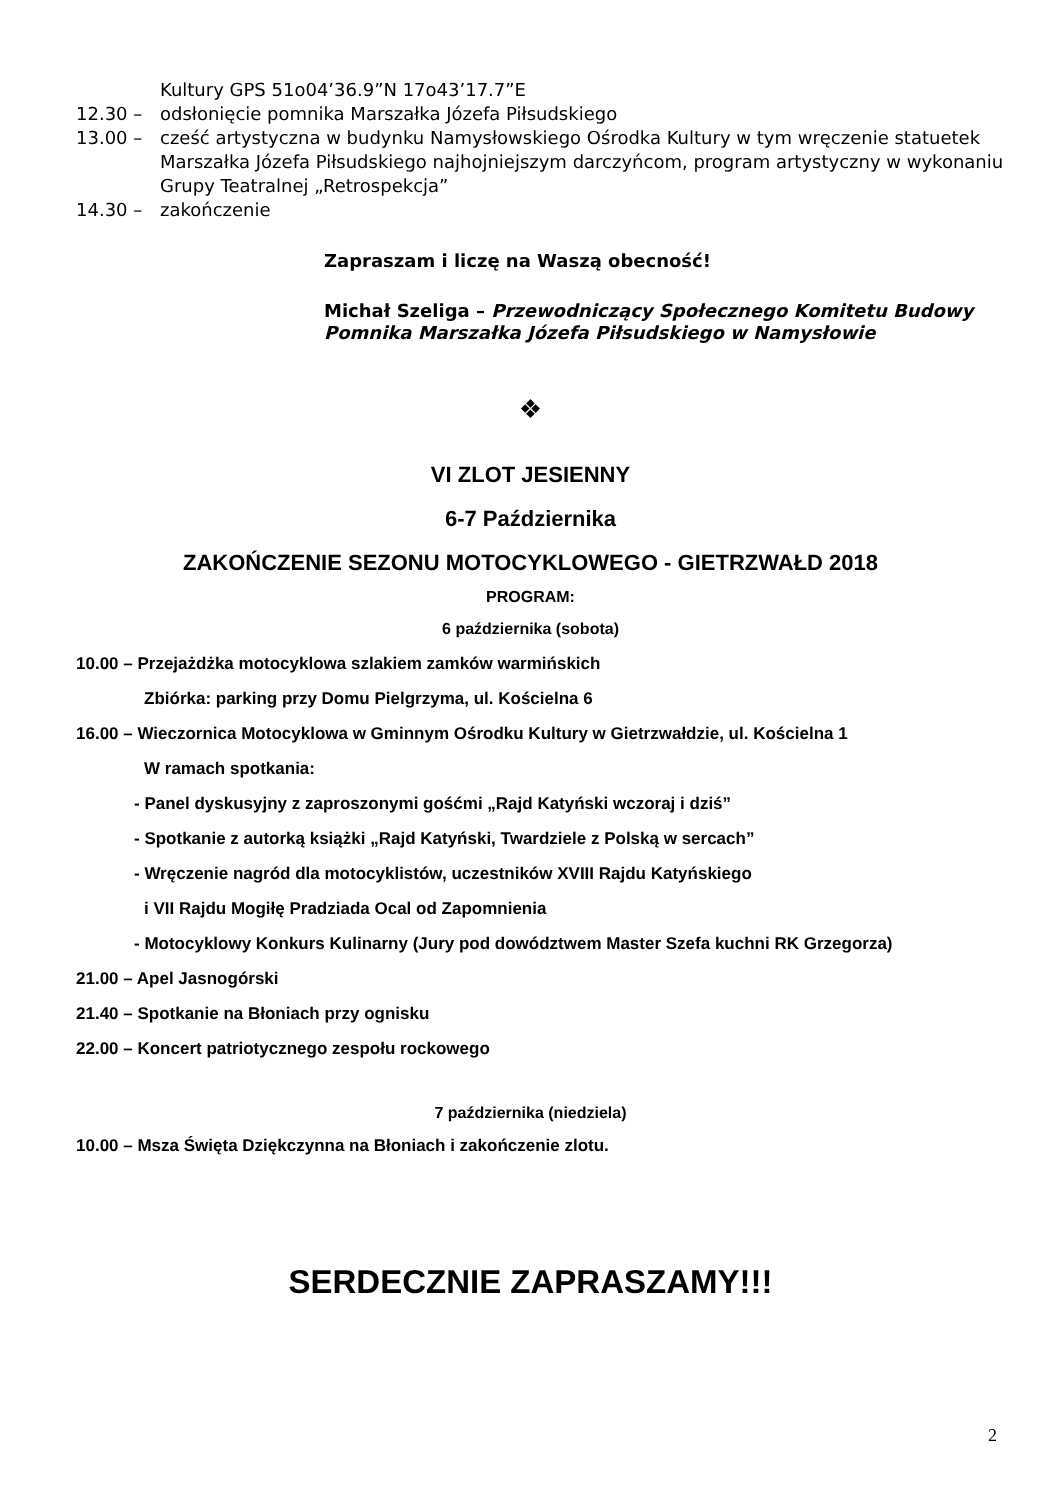Kultury GPS 51o04’36.9”N 17o43’17.7”E
12.30 – odsłonięcie pomnika Marszałka Józefa Piłsudskiego
13.00 – cześć artystyczna w budynku Namysłowskiego Ośrodka Kultury w tym wręczenie statuetek Marszałka Józefa Piłsudskiego najhojniejszym darczyńcom, program artystyczny w wykonaniu Grupy Teatralnej „Retrospekcja”
14.30 – zakończenie
Zapraszam i liczę na Waszą obecność!
Michał Szeliga – Przewodniczący Społecznego Komitetu Budowy Pomnika Marszałka Józefa Piłsudskiego w Namysłowie
❖
VI ZLOT JESIENNY
6-7 Października
ZAKOŃCZENIE SEZONU MOTOCYKLOWEGO - GIETRZWAŁD 2018
PROGRAM:
6 października (sobota)
10.00 – Przejażdżka motocyklowa szlakiem zamków warmińskich
Zbiórka: parking przy Domu Pielgrzyma, ul. Kościelna 6
16.00 – Wieczornica Motocyklowa w Gminnym Ośrodku Kultury w Gietrzwałdzie, ul. Kościelna 1
W ramach spotkania:
- Panel dyskusyjny z zaproszonymi gośćmi „Rajd Katyński wczoraj i dziś”
- Spotkanie z autorką książki „Rajd Katyński, Twardziele z Polską w sercach”
- Wręczenie nagród dla motocyklistów, uczestników XVIII Rajdu Katyńskiego
i VII Rajdu Mogiłę Pradziada Ocal od Zapomnienia
- Motocyklowy Konkurs Kulinarny (Jury pod dowództwem Master Szefa kuchni RK Grzegorza)
21.00 – Apel Jasnogórski
21.40 – Spotkanie na Błoniach przy ognisku
22.00 – Koncert patriotycznego zespołu rockowego
7 października (niedziela)
10.00 – Msza Święta Dziękczynna na Błoniach i zakończenie zlotu.
SERDECZNIE ZAPRASZAMY!!!
2